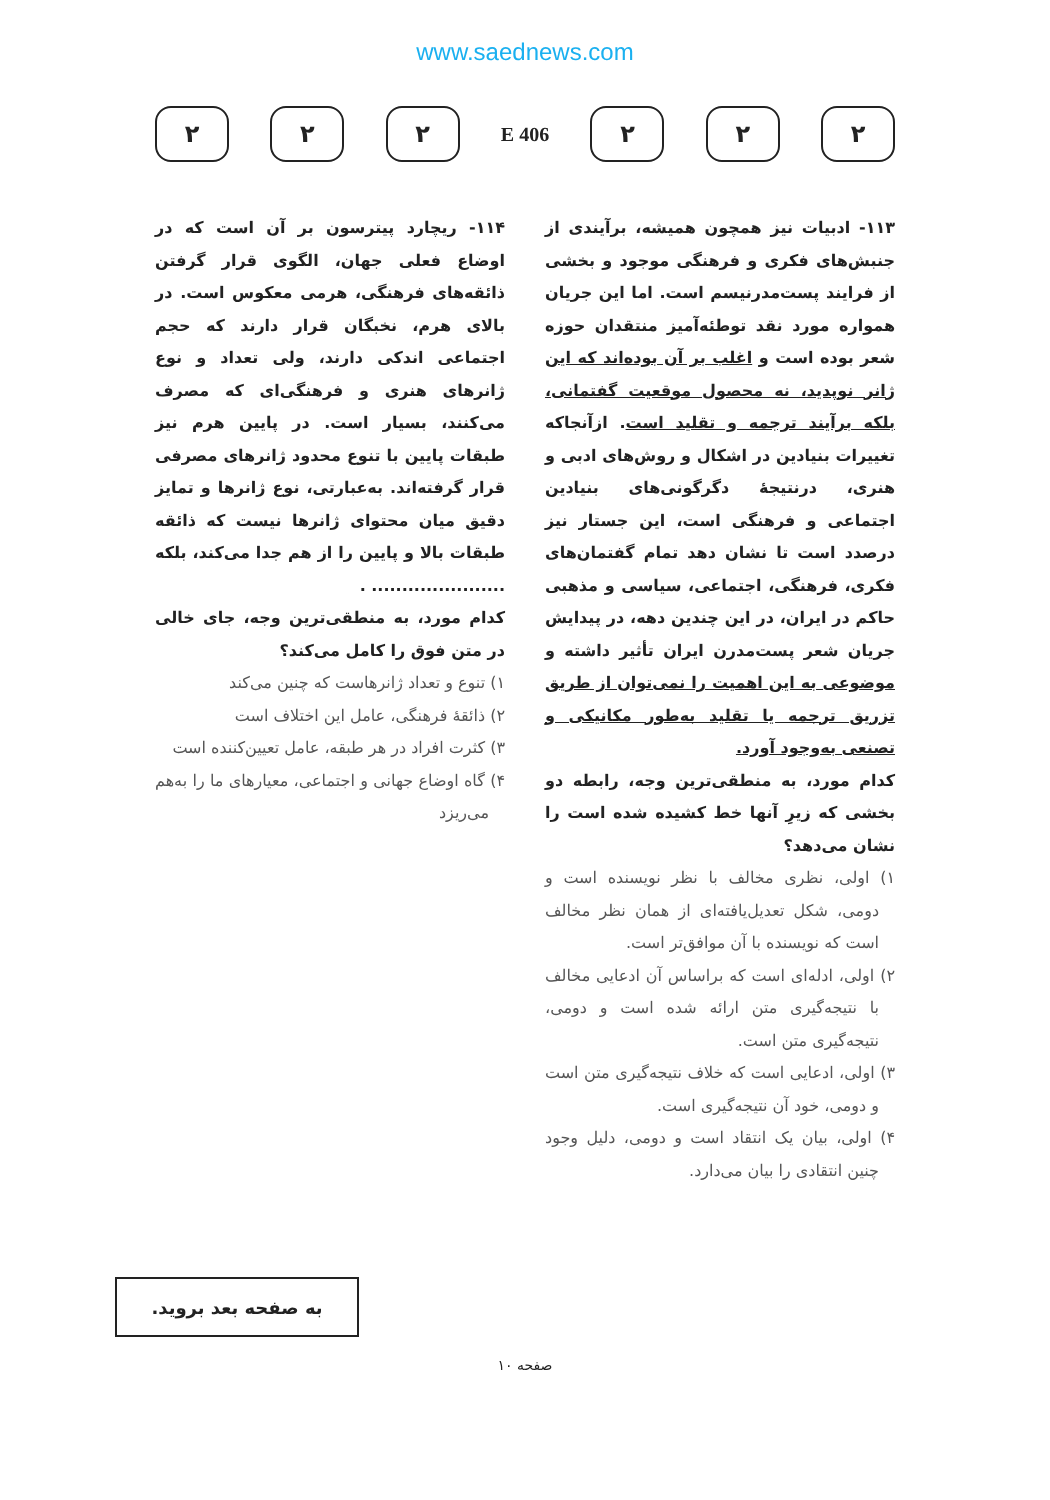www.saednews.com
۲ ۲ ۲
406 E
۲ ۲ ۲
۱۱۳- ادبیات نیز همچون همیشه، برآیندی از جنبش‌های فکری و فرهنگی موجود و بخشی از فرایند پست‌مدرنیسم است. اما این جریان همواره مورد نقد توطئه‌آمیز منتقدان حوزه شعر بوده است و اغلب بر آن بوده‌اند که این ژانر نوپدید، نه محصول موقعیت گفتمانی، بلکه برآیند ترجمه و تقلید است. ازآنجاکه تغییرات بنیادین در اشکال و روش‌های ادبی و هنری، درنتیجهٔ دگرگونی‌های بنیادین اجتماعی و فرهنگی است، این جستار نیز درصدد است تا نشان دهد تمام گفتمان‌های فکری، فرهنگی، اجتماعی، سیاسی و مذهبی حاکم در ایران، در این چندین دهه، در پیدایش جریان شعر پست‌مدرن ایران تأثیر داشته و موضوعی به این اهمیت را نمی‌توان از طریق تزریق ترجمه یا تقلید به‌طور مکانیکی و تصنعی به‌وجود آورد.
کدام مورد، به منطقی‌ترین وجه، رابطه دو بخشی که زیرِ آنها خط کشیده شده است را نشان می‌دهد؟
۱) اولی، نظری مخالف با نظر نویسنده است و دومی، شکل تعدیل‌یافته‌ای از همان نظر مخالف است که نویسنده با آن موافق‌تر است.
۲) اولی، ادله‌ای است که براساس آن ادعایی مخالف با نتیجه‌گیری متن ارائه شده است و دومی، نتیجه‌گیری متن است.
۳) اولی، ادعایی است که خلاف نتیجه‌گیری متن است و دومی، خود آن نتیجه‌گیری است.
۴) اولی، بیان یک انتقاد است و دومی، دلیل وجود چنین انتقادی را بیان می‌دارد.
۱۱۴- ریچارد پیترسون بر آن است که در اوضاع فعلی جهان، الگوی قرار گرفتن ذائقه‌های فرهنگی، هرمی معکوس است. در بالای هرم، نخبگان قرار دارند که حجم اجتماعی اندکی دارند، ولی تعداد و نوع ژانرهای هنری و فرهنگی‌ای که مصرف می‌کنند، بسیار است. در پایین هرم نیز طبقات پایین با تنوع محدود ژانرهای مصرفی قرار گرفته‌اند. به‌عبارتی، نوع ژانرها و تمایز دقیق میان محتوای ژانرها نیست که ذائقه طبقات بالا و پایین را از هم جدا می‌کند، بلکه ...................... .
کدام مورد، به منطقی‌ترین وجه، جای خالی در متن فوق را کامل می‌کند؟
۱) تنوع و تعداد ژانرهاست که چنین می‌کند
۲) ذائقهٔ فرهنگی، عامل این اختلاف است
۳) کثرت افراد در هر طبقه، عامل تعیین‌کننده است
۴) گاه اوضاع جهانی و اجتماعی، معیارهای ما را به‌هم می‌ریزد
به صفحه بعد بروید.
صفحه ۱۰